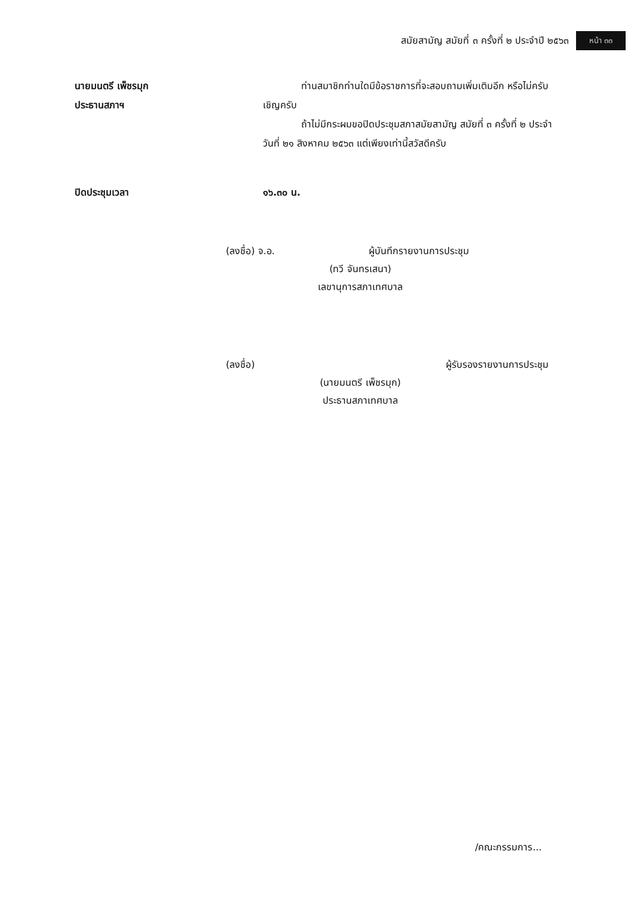สมัยสามัญ สมัยที่ ๓ ครั้งที่ ๒ ประจำปี ๒๕๖๓ หน้า ๓๓
นายมนตรี เพ็ชรมุก
ประธานสภาฯ
ท่านสมาชิกท่านใดมีข้อราชการที่จะสอบถามเพิ่มเติมอีก หรือไม่ครับ เชิญครับ
ถ้าไม่มีกระผมขอปิดประชุมสภาสมัยสามัญ สมัยที่ ๓ ครั้งที่ ๒ ประจำวันที่ ๒๑ สิงหาคม ๒๕๖๓ แต่เพียงเท่านี้สวัสดีครับ
ปิดประชุมเวลา ๑๖.๓๐ น.
(ลงชื่อ) จ.อ. ผู้บันทึกรายงานการประชุม
(ทวี จันทรเสนา)
เลขานุการสภาเทศบาล
(ลงชื่อ) ผู้รับรองรายงานการประชุม
(นายมนตรี เพ็ชรมุก)
ประธานสภาเทศบาล
/คณะกรรมการ...